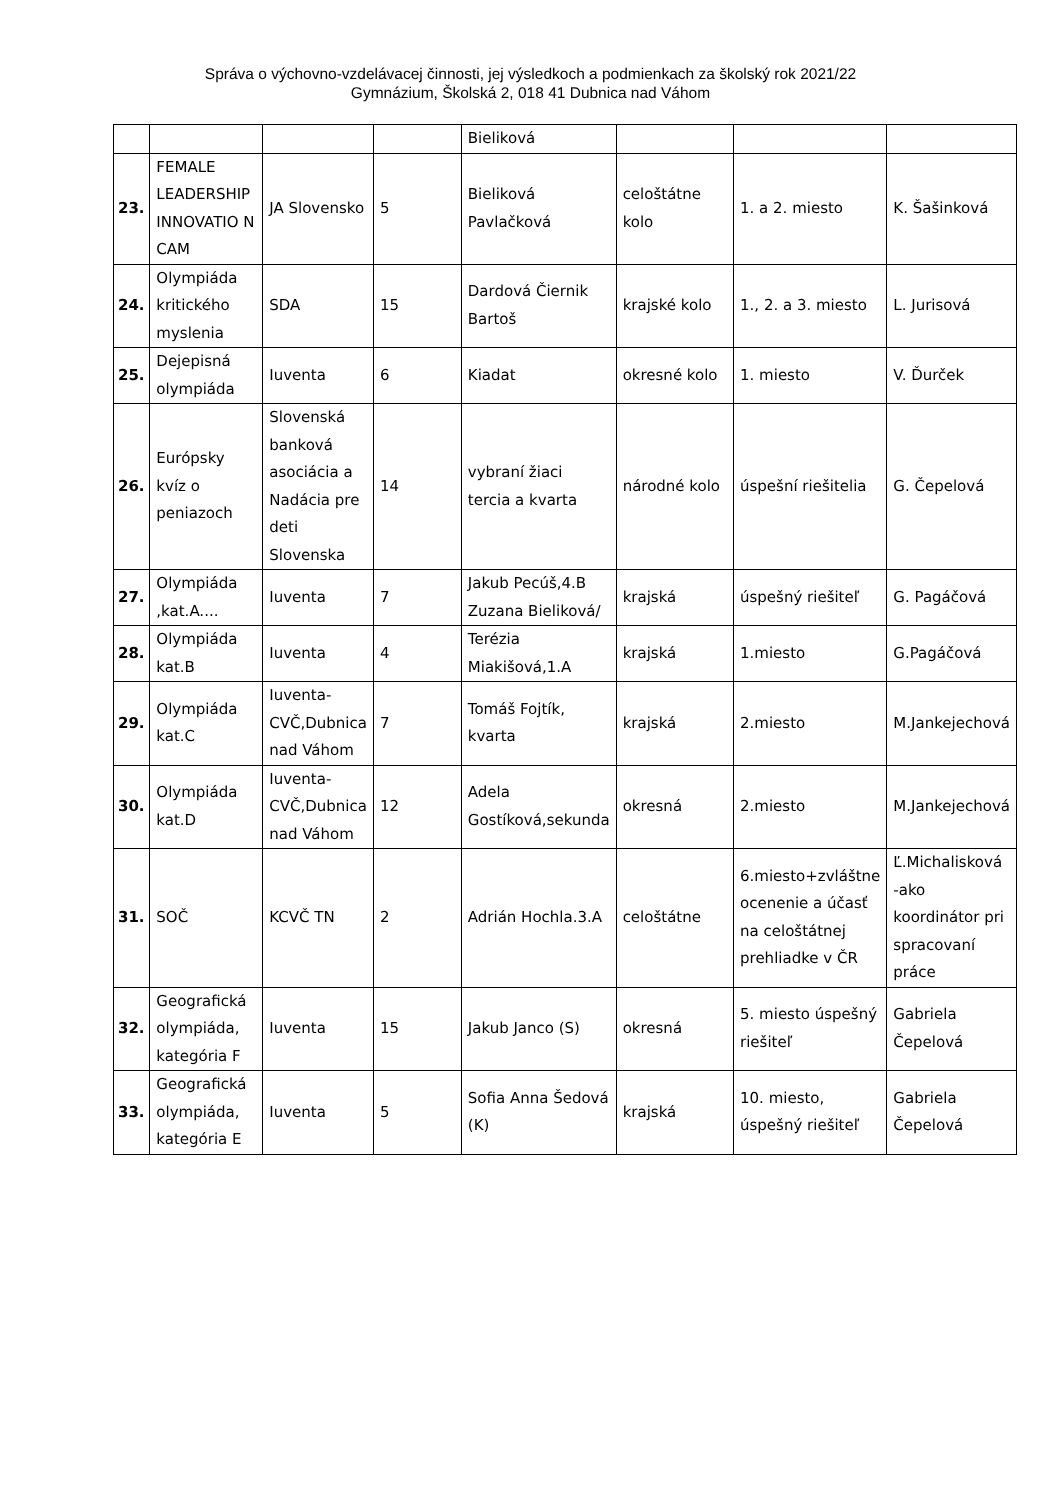Správa o výchovno-vzdelávacej činnosti, jej výsledkoch a podmienkach za školský rok 2021/22
Gymnázium, Školská 2, 018 41 Dubnica nad Váhom
| | | | | Bieliková | | | |
| 23. | FEMALE LEADERSHIP INNOVATIO N CAM | JA Slovensko | 5 | Bieliková Pavlačková | celoštátne kolo | 1. a 2. miesto | K. Šašinková |
| 24. | Olympiáda kritického myslenia | SDA | 15 | Dardová Čiernik Bartoš | krajské kolo | 1., 2. a 3. miesto | L. Jurisová |
| 25. | Dejepisná olympiáda | Iuventa | 6 | Kiadat | okresné kolo | 1. miesto | V. Ďurček |
| 26. | Európsky kvíz o peniazoch | Slovenská banková asociácia a Nadácia pre deti Slovenska | 14 | vybraní žiaci tercia a kvarta | národné kolo | úspešní riešitelia | G. Čepelová |
| 27. | Olympiáda ,kat.A.... | Iuventa | 7 | Jakub Pecúš,4.B Zuzana Bieliková/ | krajská | úspešný riešiteľ | G. Pagáčová |
| 28. | Olympiáda kat.B | Iuventa | 4 | Terézia Miakišová,1.A | krajská | 1.miesto | G.Pagáčová |
| 29. | Olympiáda kat.C | Iuventa-CVČ,Dubnica nad Váhom | 7 | Tomáš Fojtík, kvarta | krajská | 2.miesto | M.Jankejechová |
| 30. | Olympiáda kat.D | Iuventa-CVČ,Dubnica nad Váhom | 12 | Adela Gostíková,sekunda | okresná | 2.miesto | M.Jankejechová |
| 31. | SOČ | KCVČ TN | 2 | Adrián Hochla.3.A | celoštátne | 6.miesto+zvláštne ocenenie a účasť na celoštátnej prehliadke v ČR | Ľ.Michalisková -ako koordinátor pri spracovaní práce |
| 32. | Geografická olympiáda, kategória F | Iuventa | 15 | Jakub Janco (S) | okresná | 5. miesto úspešný riešiteľ | Gabriela Čepelová |
| 33. | Geografická olympiáda, kategória E | Iuventa | 5 | Sofia Anna Šedová (K) | krajská | 10. miesto, úspešný riešiteľ | Gabriela Čepelová |